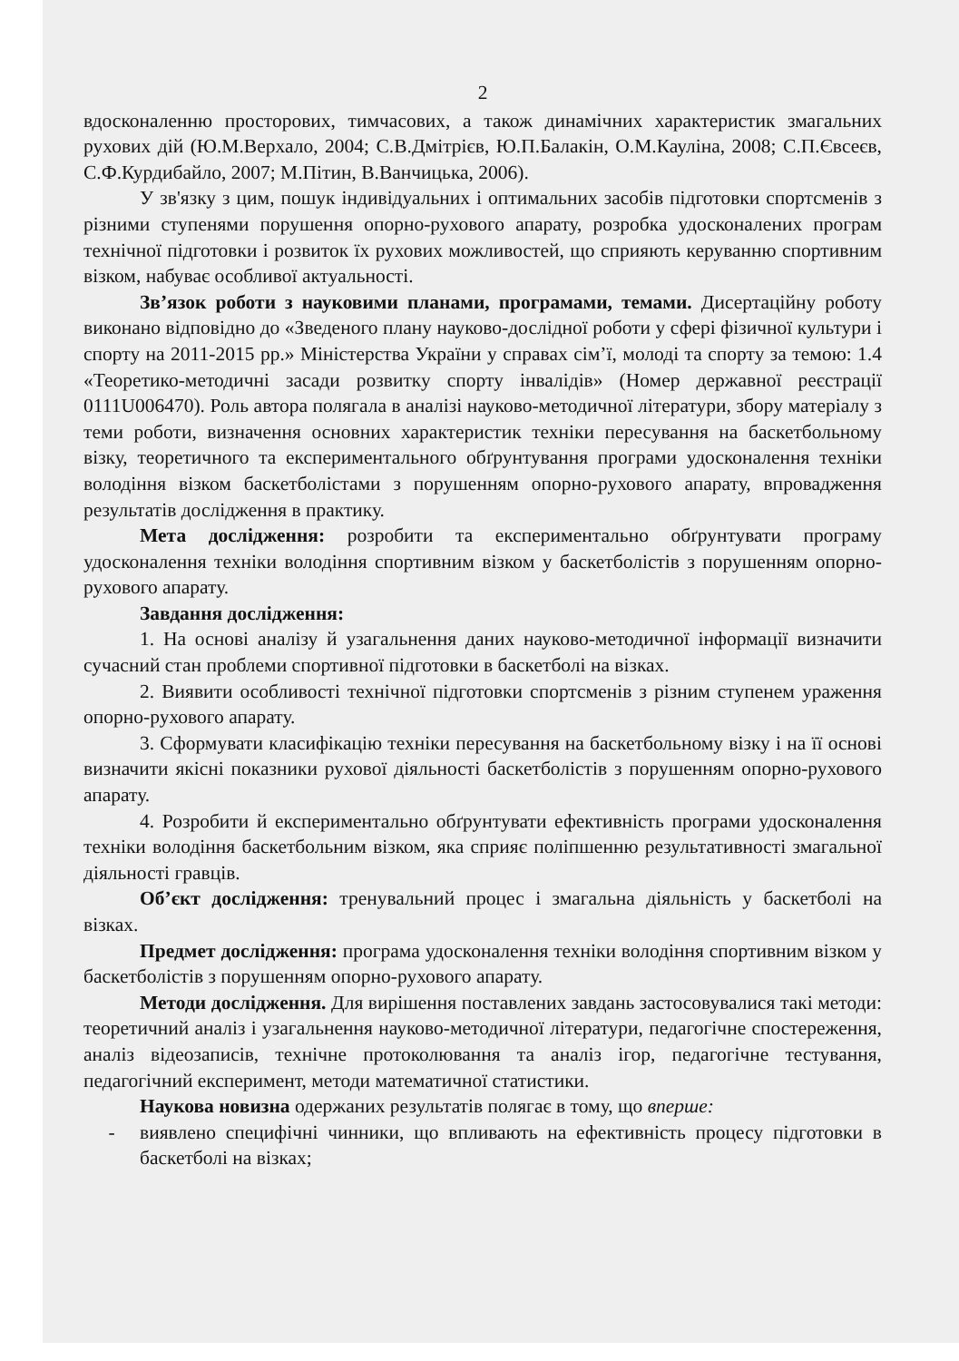2
вдосконаленню просторових, тимчасових, а також динамічних характеристик змагальних рухових дій (Ю.М.Верхало, 2004; С.В.Дмітрієв, Ю.П.Балакін, О.М.Кауліна, 2008; С.П.Євсеєв, С.Ф.Курдибайло, 2007; М.Пітин, В.Ванчицька, 2006).
У зв'язку з цим, пошук індивідуальних і оптимальних засобів підготовки спортсменів з різними ступенями порушення опорно-рухового апарату, розробка удосконалених програм технічної підготовки і розвиток їх рухових можливостей, що сприяють керуванню спортивним візком, набуває особливої актуальності.
Зв’язок роботи з науковими планами, програмами, темами. Дисертаційну роботу виконано відповідно до «Зведеного плану науково-дослідної роботи у сфері фізичної культури і спорту на 2011-2015 рр.» Міністерства України у справах сім’ї, молоді та спорту за темою: 1.4 «Теоретико-методичні засади розвитку спорту інвалідів» (Номер державної реєстрації 0111U006470). Роль автора полягала в аналізі науково-методичної літератури, збору матеріалу з теми роботи, визначення основних характеристик техніки пересування на баскетбольному візку, теоретичного та експериментального обґрунтування програми удосконалення техніки володіння візком баскетболістами з порушенням опорно-рухового апарату, впровадження результатів дослідження в практику.
Мета дослідження: розробити та експериментально обґрунтувати програму удосконалення техніки володіння спортивним візком у баскетболістів з порушенням опорно-рухового апарату.
Завдання дослідження:
1. На основі аналізу й узагальнення даних науково-методичної інформації визначити сучасний стан проблеми спортивної підготовки в баскетболі на візках.
2. Виявити особливості технічної підготовки спортсменів з різним ступенем ураження опорно-рухового апарату.
3. Сформувати класифікацію техніки пересування на баскетбольному візку і на її основі визначити якісні показники рухової діяльності баскетболістів з порушенням опорно-рухового апарату.
4. Розробити й експериментально обґрунтувати ефективність програми удосконалення техніки володіння баскетбольним візком, яка сприяє поліпшенню результативності змагальної діяльності гравців.
Об’єкт дослідження: тренувальний процес і змагальна діяльність у баскетболі на візках.
Предмет дослідження: програма удосконалення техніки володіння спортивним візком у баскетболістів з порушенням опорно-рухового апарату.
Методи дослідження. Для вирішення поставлених завдань застосовувалися такі методи: теоретичний аналіз і узагальнення науково-методичної літератури, педагогічне спостереження, аналіз відеозаписів, технічне протоколювання та аналіз ігор, педагогічне тестування, педагогічний експеримент, методи математичної статистики.
Наукова новизна одержаних результатів полягає в тому, що вперше:
- виявлено специфічні чинники, що впливають на ефективність процесу підготовки в баскетболі на візках;